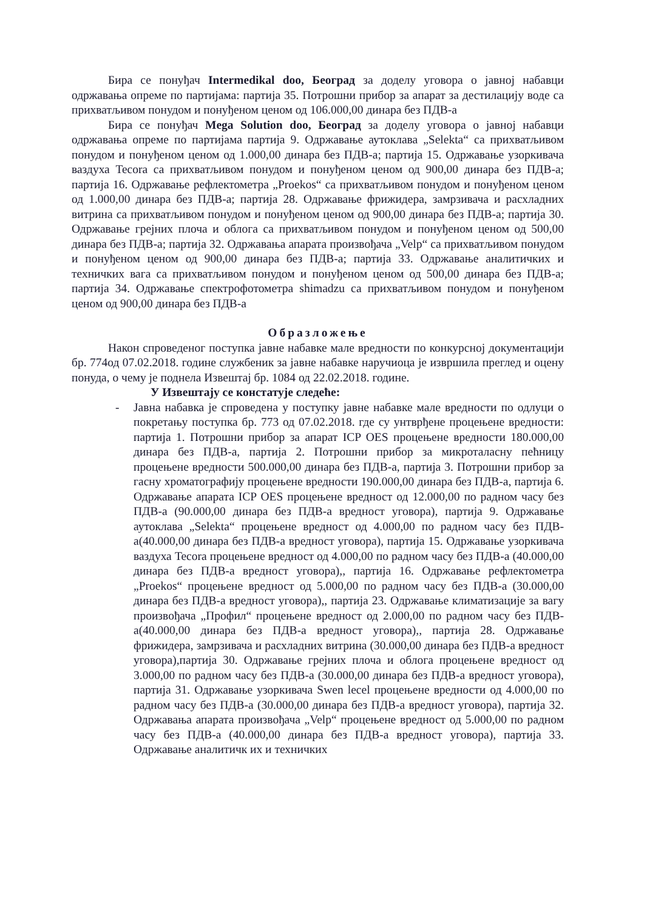Бира се понуђач Intermedikal doo, Београд за доделу уговора о јавној набавци одржавања опреме по партијама: партија 35. Потрошни прибор за апарат за дестилацију воде са прихватљивом понудом и понуђеном ценом од 106.000,00 динара без ПДВ-а
Бира се понуђач Mega Solution doo, Београд за доделу уговора о јавној набавци одржавања опреме по партијама партија 9. Одржавање аутоклава „Selekta“ са прихватљивом понудом и понуђеном ценом од 1.000,00 динара без ПДВ-а; партија 15. Одржавање узоркивача ваздуха Tecora са прихватљивом понудом и понуђеном ценом од 900,00 динара без ПДВ-а; партија 16. Одржавање рефлектометра „Proekos“ са прихватљивом понудом и понуђеном ценом од 1.000,00 динара без ПДВ-а; партија 28. Одржавање фрижидера, замрзивача и расхладних витрина са прихватљивом понудом и понуђеном ценом од 900,00 динара без ПДВ-а; партија 30. Одржавање грејних плоча и облога са прихватљивом понудом и понуђеном ценом од 500,00 динара без ПДВ-а; партија 32. Одржавања апарата произвођача „Velp“ са прихватљивом понудом и понуђеном ценом од 900,00 динара без ПДВ-а; партија 33. Одржавање аналитичких и техничких вага са прихватљивом понудом и понуђеном ценом од 500,00 динара без ПДВ-а; партија 34. Одржавање спектрофотометра shimadzu са прихватљивом понудом и понуђеном ценом од 900,00 динара без ПДВ-а
Образложење
Након спроведеног поступка јавне набавке мале вредности по конкурсној документацији бр. 774од 07.02.2018. године службеник за јавне набавке наручиоца је извршила преглед и оцену понуда, о чему је поднела Извештај бр. 1084 од 22.02.2018. године.
У Извештају се констатује следеће:
- Јавна набавка је спроведена у поступку јавне набавке мале вредности по одлуци о покретању поступка бр. 773 од 07.02.2018. где су унтврђене процењене вредности: партија 1. Потрошни прибор за апарат ICP OES процењене вредности 180.000,00 динара без ПДВ-а, партија 2. Потрошни прибор за микроталасну пећницу процењене вредности 500.000,00 динара без ПДВ-а, партија 3. Потрошни прибор за гасну хроматографију процењене вредности 190.000,00 динара без ПДВ-а, партија 6. Одржавање апарата ICP OES процењене вредност од 12.000,00 по радном часу без ПДВ-а (90.000,00 динара без ПДВ-а вредност уговора), партија 9. Одржавање аутоклава „Selekta“ процењене вредност од 4.000,00 по радном часу без ПДВ-а(40.000,00 динара без ПДВ-а вредност уговора), партија 15. Одржавање узоркивача ваздуха Tecora процењене вредност од 4.000,00 по радном часу без ПДВ-а (40.000,00 динара без ПДВ-а вредност уговора),, партија 16. Одржавање рефлектометра „Proekos“ процењене вредност од 5.000,00 по радном часу без ПДВ-а (30.000,00 динара без ПДВ-а вредност уговора),, партија 23. Одржавање климатизације за вагу произвођача „Профил“ процењене вредност од 2.000,00 по радном часу без ПДВ-а(40.000,00 динара без ПДВ-а вредност уговора),, партија 28. Одржавање фрижидера, замрзивача и расхладних витрина (30.000,00 динара без ПДВ-а вредност уговора),партија 30. Одржавање грејних плоча и облога процењене вредност од 3.000,00 по радном часу без ПДВ-а (30.000,00 динара без ПДВ-а вредност уговора), партија 31. Одржавање узоркивача Swen lecel процењене вредности од 4.000,00 по радном часу без ПДВ-а (30.000,00 динара без ПДВ-а вредност уговора), партија 32. Одржавања апарата произвођача „Velp“ процењене вредност од 5.000,00 по радном часу без ПДВ-а (40.000,00 динара без ПДВ-а вредност уговора), партија 33. Одржавање аналитичк их и техничких